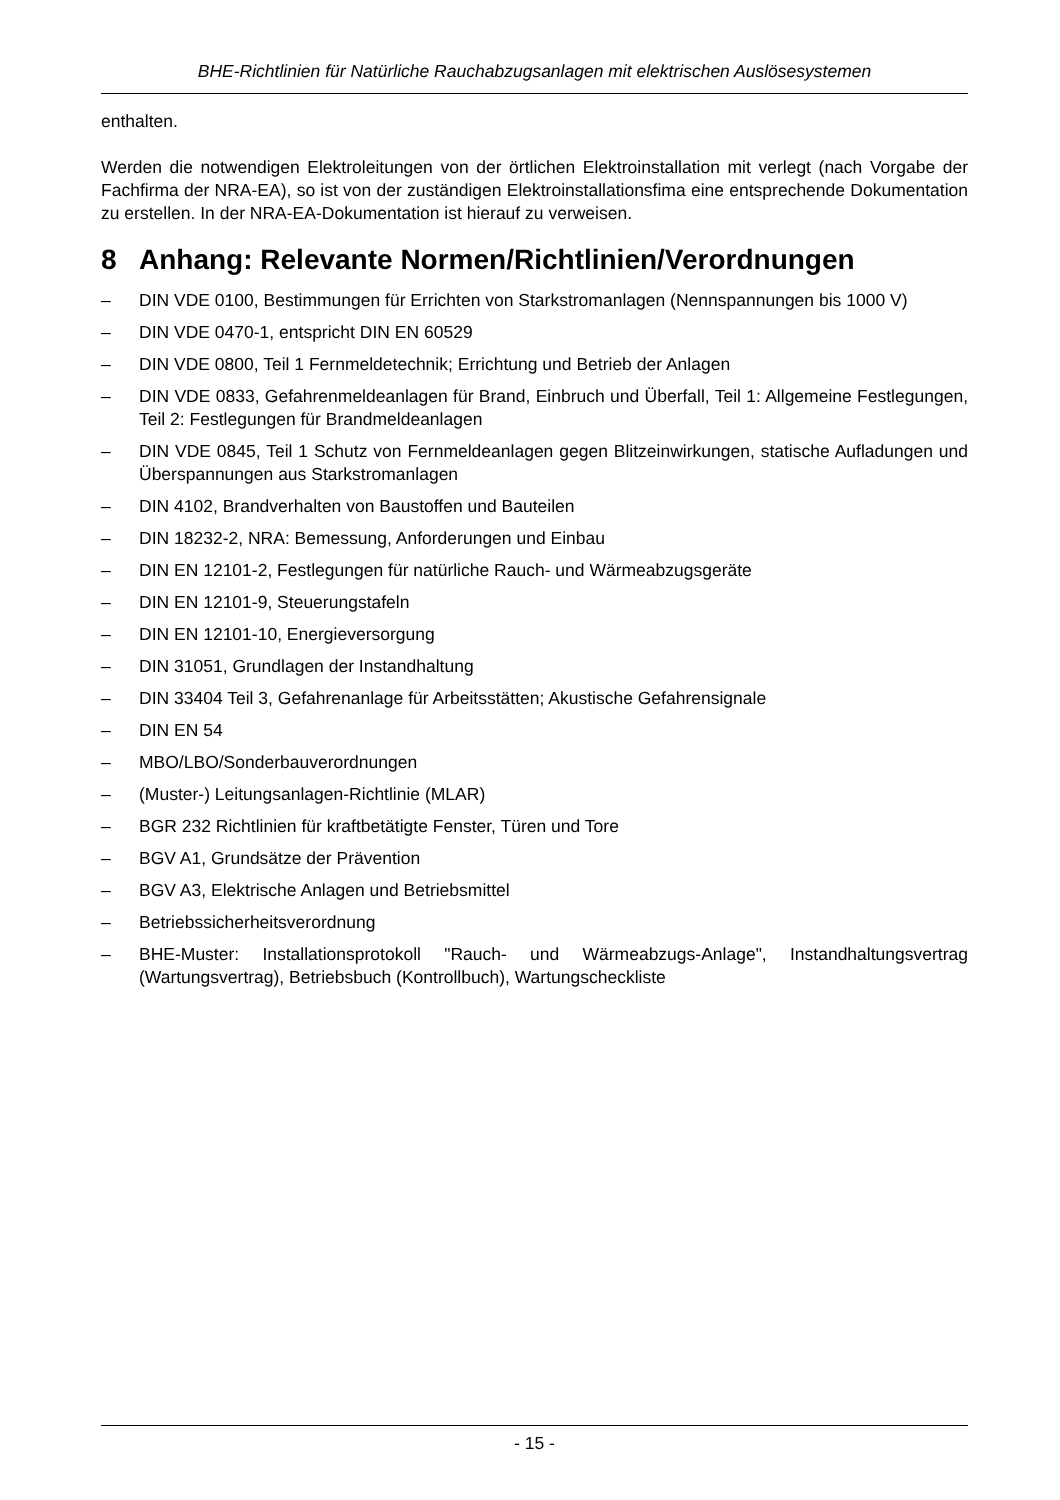BHE-Richtlinien für Natürliche Rauchabzugsanlagen mit elektrischen Auslösesystemen
enthalten.
Werden die notwendigen Elektroleitungen von der örtlichen Elektroinstallation mit verlegt (nach Vorgabe der Fachfirma der NRA-EA), so ist von der zuständigen Elektroinstallationsfima eine entsprechende Dokumentation zu erstellen. In der NRA-EA-Dokumentation ist hierauf zu verweisen.
8 Anhang: Relevante Normen/Richtlinien/Verordnungen
– DIN VDE 0100, Bestimmungen für Errichten von Starkstromanlagen (Nennspannungen bis 1000 V)
– DIN VDE 0470-1, entspricht DIN EN 60529
– DIN VDE 0800, Teil 1 Fernmeldetechnik; Errichtung und Betrieb der Anlagen
– DIN VDE 0833, Gefahrenmeldeanlagen für Brand, Einbruch und Überfall, Teil 1: Allgemeine Festlegungen, Teil 2: Festlegungen für Brandmeldeanlagen
– DIN VDE 0845, Teil 1 Schutz von Fernmeldeanlagen gegen Blitzeinwirkungen, statische Aufladungen und Überspannungen aus Starkstromanlagen
– DIN 4102, Brandverhalten von Baustoffen und Bauteilen
– DIN 18232-2, NRA: Bemessung, Anforderungen und Einbau
– DIN EN 12101-2, Festlegungen für natürliche Rauch- und Wärmeabzugsgeräte
– DIN EN 12101-9, Steuerungstafeln
– DIN EN 12101-10, Energieversorgung
– DIN 31051, Grundlagen der Instandhaltung
– DIN 33404 Teil 3, Gefahrenanlage für Arbeitsstätten; Akustische Gefahrensignale
– DIN EN 54
– MBO/LBO/Sonderbauverordnungen
– (Muster-) Leitungsanlagen-Richtlinie (MLAR)
– BGR 232 Richtlinien für kraftbetätigte Fenster, Türen und Tore
– BGV A1, Grundsätze der Prävention
– BGV A3, Elektrische Anlagen und Betriebsmittel
– Betriebssicherheitsverordnung
– BHE-Muster: Installationsprotokoll "Rauch- und Wärmeabzugs-Anlage", Instandhaltungsvertrag (Wartungsvertrag), Betriebsbuch (Kontrollbuch), Wartungscheckliste
- 15 -